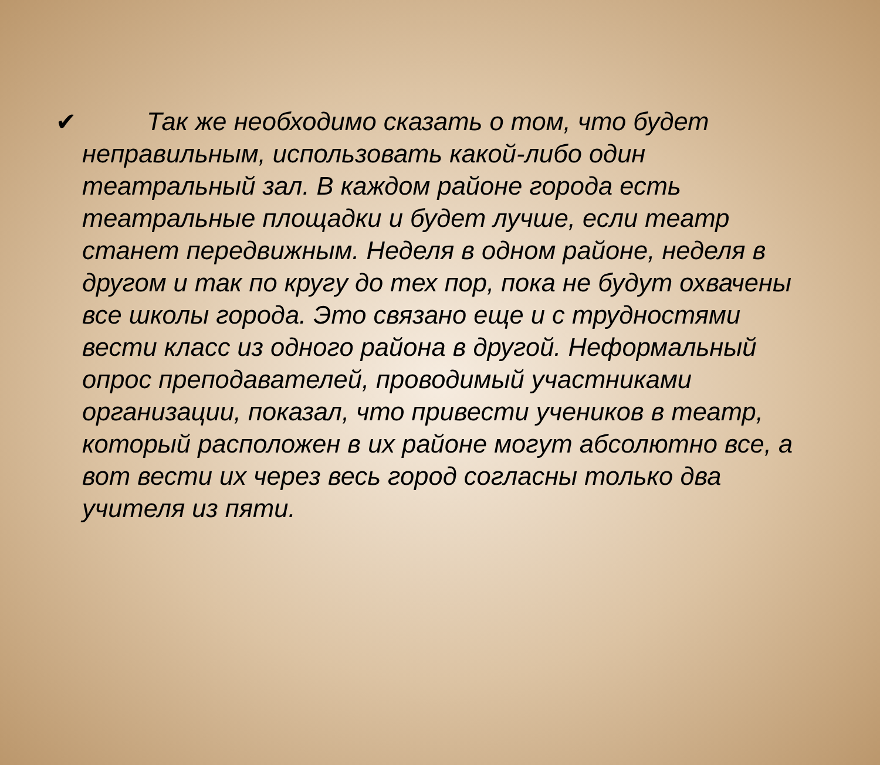✔ Так же необходимо сказать о том, что будет неправильным, использовать какой-либо один театральный зал. В каждом районе города есть театральные площадки и будет лучше, если театр станет передвижным. Неделя в одном районе, неделя в другом и так по кругу до тех пор, пока не будут охвачены все школы города. Это связано еще и с трудностями вести класс из одного района в другой. Неформальный опрос преподавателей, проводимый участниками организации, показал, что привести учеников в театр, который расположен в их районе могут абсолютно все, а вот вести их через весь город согласны только два учителя из пяти.